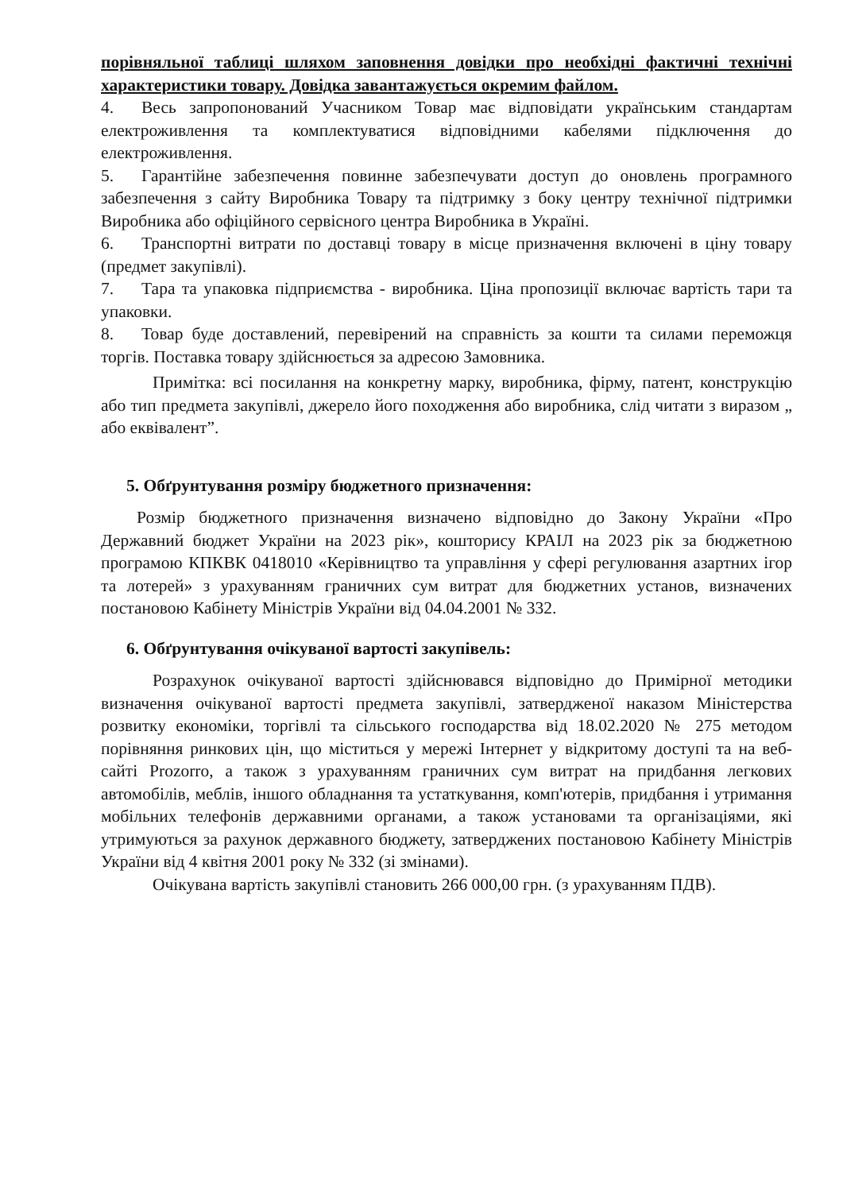порівняльної таблиці шляхом заповнення довідки про необхідні фактичні технічні характеристики товару. Довідка завантажується окремим файлом.
4. Весь запропонований Учасником Товар має відповідати українським стандартам електроживлення та комплектуватися відповідними кабелями підключення до електроживлення.
5. Гарантійне забезпечення повинне забезпечувати доступ до оновлень програмного забезпечення з сайту Виробника Товару та підтримку з боку центру технічної підтримки Виробника або офіційного сервісного центра Виробника в Україні.
6. Транспортні витрати по доставці товару в місце призначення включені в ціну товару (предмет закупівлі).
7. Тара та упаковка підприємства - виробника. Ціна пропозиції включає вартість тари та упаковки.
8. Товар буде доставлений, перевірений на справність за кошти та силами переможця торгів. Поставка товару здійснюється за адресою Замовника.
Примітка: всі посилання на конкретну марку, виробника, фірму, патент, конструкцію або тип предмета закупівлі, джерело його походження або виробника, слід читати з виразом „ або еквівалент”.
5. Обґрунтування розміру бюджетного призначення:
Розмір бюджетного призначення визначено відповідно до Закону України «Про Державний бюджет України на 2023 рік», кошторису КРАІЛ на 2023 рік за бюджетною програмою КПКВК 0418010 «Керівництво та управління у сфері регулювання азартних ігор та лотерей» з урахуванням граничних сум витрат для бюджетних установ, визначених постановою Кабінету Міністрів України від 04.04.2001 № 332.
6. Обґрунтування очікуваної вартості закупівель:
Розрахунок очікуваної вартості здійснювався відповідно до Примірної методики визначення очікуваної вартості предмета закупівлі, затвердженої наказом Міністерства розвитку економіки, торгівлі та сільського господарства від 18.02.2020 № 275 методом порівняння ринкових цін, що міститься у мережі Інтернет у відкритому доступі та на веб-сайті Prozorro, а також з урахуванням граничних сум витрат на придбання легкових автомобілів, меблів, іншого обладнання та устаткування, комп'ютерів, придбання і утримання мобільних телефонів державними органами, а також установами та організаціями, які утримуються за рахунок державного бюджету, затверджених постановою Кабінету Міністрів України від 4 квітня 2001 року № 332 (зі змінами).
Очікувана вартість закупівлі становить 266 000,00 грн. (з урахуванням ПДВ).